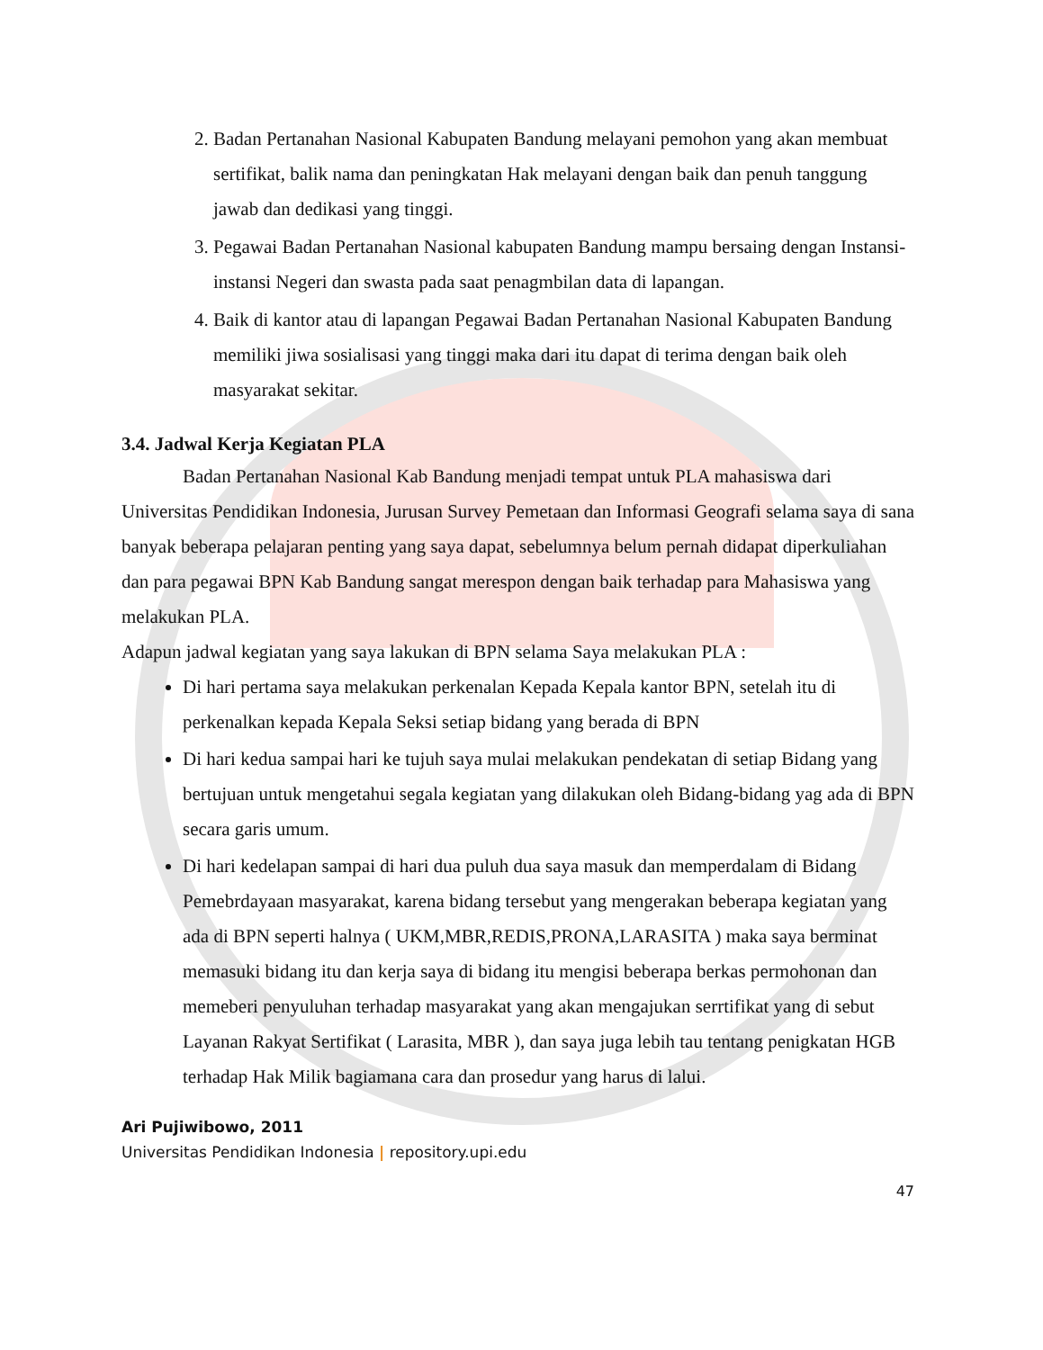2. Badan Pertanahan Nasional Kabupaten Bandung melayani pemohon yang akan membuat sertifikat, balik nama dan peningkatan Hak melayani dengan baik dan penuh tanggung jawab dan dedikasi yang tinggi.
3. Pegawai Badan Pertanahan Nasional kabupaten Bandung mampu bersaing dengan Instansi-instansi Negeri dan swasta pada saat penagmbilan data di lapangan.
4. Baik di kantor atau di lapangan Pegawai Badan Pertanahan Nasional Kabupaten Bandung memiliki jiwa sosialisasi yang tinggi maka dari itu dapat di terima dengan baik oleh masyarakat sekitar.
3.4. Jadwal Kerja Kegiatan PLA
Badan Pertanahan Nasional Kab Bandung menjadi tempat untuk PLA mahasiswa dari Universitas Pendidikan Indonesia, Jurusan Survey Pemetaan dan Informasi Geografi selama saya di sana banyak beberapa pelajaran penting yang saya dapat, sebelumnya belum pernah didapat diperkuliahan dan para pegawai BPN Kab Bandung sangat merespon dengan baik terhadap para Mahasiswa yang melakukan PLA.
Adapun jadwal kegiatan yang saya lakukan di BPN selama Saya melakukan PLA :
Di hari pertama saya melakukan perkenalan Kepada Kepala kantor BPN, setelah itu di perkenalkan kepada Kepala Seksi setiap bidang yang berada di BPN
Di hari kedua sampai hari ke tujuh saya mulai melakukan pendekatan di setiap Bidang yang bertujuan untuk mengetahui segala kegiatan yang dilakukan oleh Bidang-bidang yag ada di BPN secara garis umum.
Di hari kedelapan sampai di hari dua puluh dua saya masuk dan memperdalam di Bidang Pemebrdayaan masyarakat, karena bidang tersebut yang mengerakan beberapa kegiatan yang ada di BPN seperti halnya ( UKM,MBR,REDIS,PRONA,LARASITA ) maka saya berminat memasuki bidang itu dan kerja saya di bidang itu mengisi beberapa berkas permohonan dan memeberi penyuluhan terhadap masyarakat yang akan mengajukan serrtifikat yang di sebut Layanan Rakyat Sertifikat ( Larasita, MBR ), dan saya juga lebih tau tentang penigkatan HGB terhadap Hak Milik bagiamana cara dan prosedur yang harus di lalui.
Ari Pujiwibowo, 2011
Universitas Pendidikan Indonesia | repository.upi.edu
47